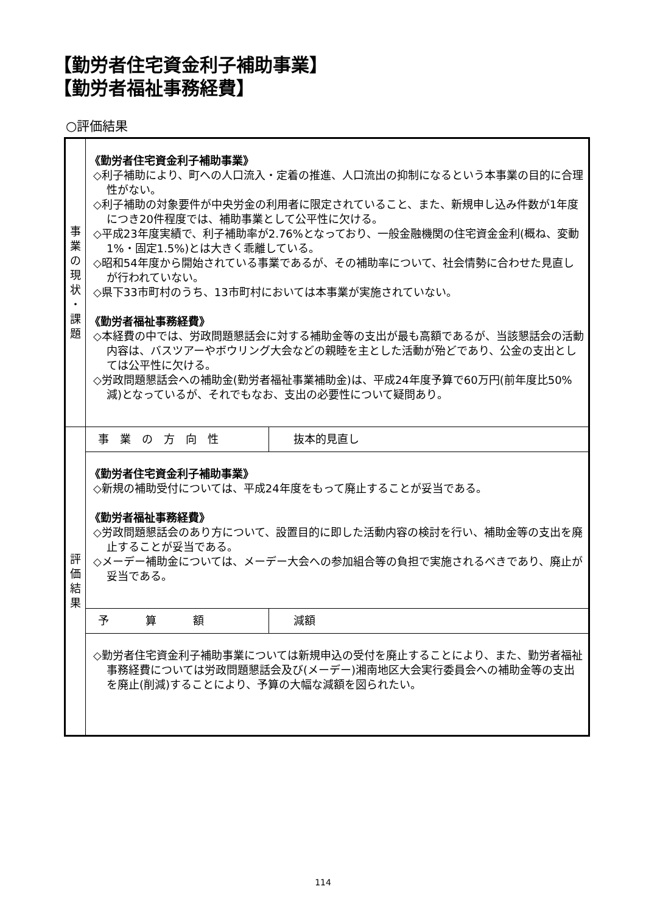【勤労者住宅資金利子補助事業】
【勤労者福祉事務経費】
○評価結果
| 事 業 の 現 状 ・ 課 題 | 《勤労者住宅資金利子補助事業》 ◇利子補助により、町への人口流入・定着の推進、人口流出の抑制になるという本事業の目的に合理性がない。 ◇利子補助の対象要件が中央労金の利用者に限定されていること、また、新規申し込み件数が1年度につき20件程度では、補助事業として公平性に欠ける。 ◇平成23年度実績で、利子補助率が2.76%となっており、一般金融機関の住宅資金金利(概ね、変動1%・固定1.5%)とは大きく乖離している。 ◇昭和54年度から開始されている事業であるが、その補助率について、社会情勢に合わせた見直しが行われていない。 ◇県下33市町村のうち、13市町村においては本事業が実施されていない。 《勤労者福祉事務経費》 ◇本経費の中では、労政問題懇話会に対する補助金等の支出が最も高額であるが、当該懇話会の活動内容は、バスツアーやボウリング大会などの親睦を主とした活動が殆どであり、公金の支出としては公平性に欠ける。 ◇労政問題懇話会への補助金(勤労者福祉事業補助金)は、平成24年度予算で60万円(前年度比50%減)となっているが、それでもなお、支出の必要性について疑問あり。 | |
| 評 価 結 果 | 事業の方向性 | 抜本的見直し |
| | 《勤労者住宅資金利子補助事業》 ◇新規の補助受付については、平成24年度をもって廃止することが妥当である。 《勤労者福祉事務経費》 ◇労政問題懇話会のあり方について、設置目的に即した活動内容の検討を行い、補助金等の支出を廃止することが妥当である。 ◇メーデー補助金については、メーデー大会への参加組合等の負担で実施されるべきであり、廃止が妥当である。 | |
| | 予算額 | 減額 |
| | ◇勤労者住宅資金利子補助事業については新規申込の受付を廃止することにより、また、勤労者福祉事務経費については労政問題懇話会及び(メーデー)湘南地区大会実行委員会への補助金等の支出を廃止(削減)することにより、予算の大幅な減額を図られたい。 | |
114